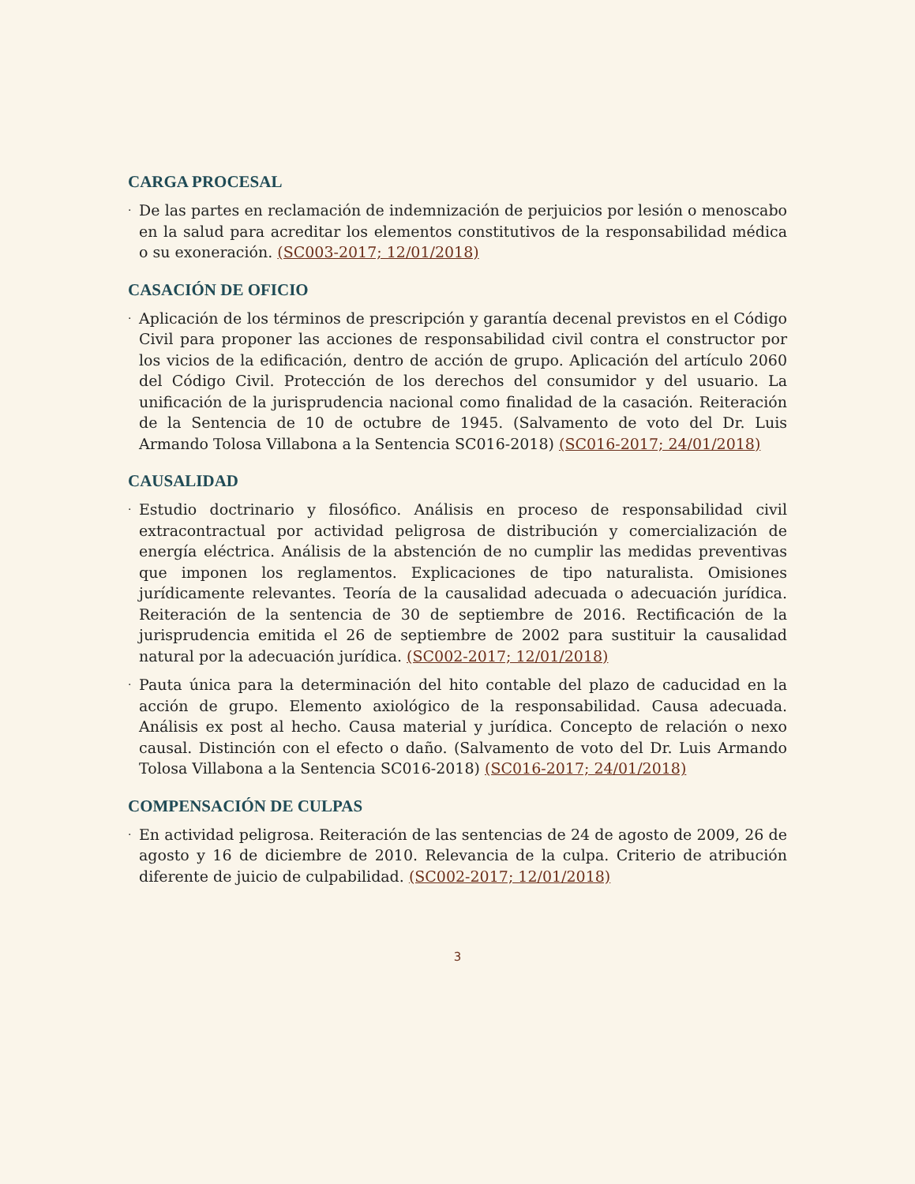CARGA PROCESAL
· De las partes en reclamación de indemnización de perjuicios por lesión o menoscabo en la salud para acreditar los elementos constitutivos de la responsabilidad médica o su exoneración. (SC003-2017; 12/01/2018)
CASACIÓN DE OFICIO
· Aplicación de los términos de prescripción y garantía decenal previstos en el Código Civil para proponer las acciones de responsabilidad civil contra el constructor por los vicios de la edificación, dentro de acción de grupo. Aplicación del artículo 2060 del Código Civil. Protección de los derechos del consumidor y del usuario. La unificación de la jurisprudencia nacional como finalidad de la casación. Reiteración de la Sentencia de 10 de octubre de 1945. (Salvamento de voto del Dr. Luis Armando Tolosa Villabona a la Sentencia SC016-2018) (SC016-2017; 24/01/2018)
CAUSALIDAD
· Estudio doctrinario y filosófico. Análisis en proceso de responsabilidad civil extracontractual por actividad peligrosa de distribución y comercialización de energía eléctrica. Análisis de la abstención de no cumplir las medidas preventivas que imponen los reglamentos. Explicaciones de tipo naturalista. Omisiones jurídicamente relevantes. Teoría de la causalidad adecuada o adecuación jurídica. Reiteración de la sentencia de 30 de septiembre de 2016. Rectificación de la jurisprudencia emitida el 26 de septiembre de 2002 para sustituir la causalidad natural por la adecuación jurídica. (SC002-2017; 12/01/2018)
· Pauta única para la determinación del hito contable del plazo de caducidad en la acción de grupo. Elemento axiológico de la responsabilidad. Causa adecuada. Análisis ex post al hecho. Causa material y jurídica. Concepto de relación o nexo causal. Distinción con el efecto o daño. (Salvamento de voto del Dr. Luis Armando Tolosa Villabona a la Sentencia SC016-2018) (SC016-2017; 24/01/2018)
COMPENSACIÓN DE CULPAS
· En actividad peligrosa. Reiteración de las sentencias de 24 de agosto de 2009, 26 de agosto y 16 de diciembre de 2010. Relevancia de la culpa. Criterio de atribución diferente de juicio de culpabilidad. (SC002-2017; 12/01/2018)
3